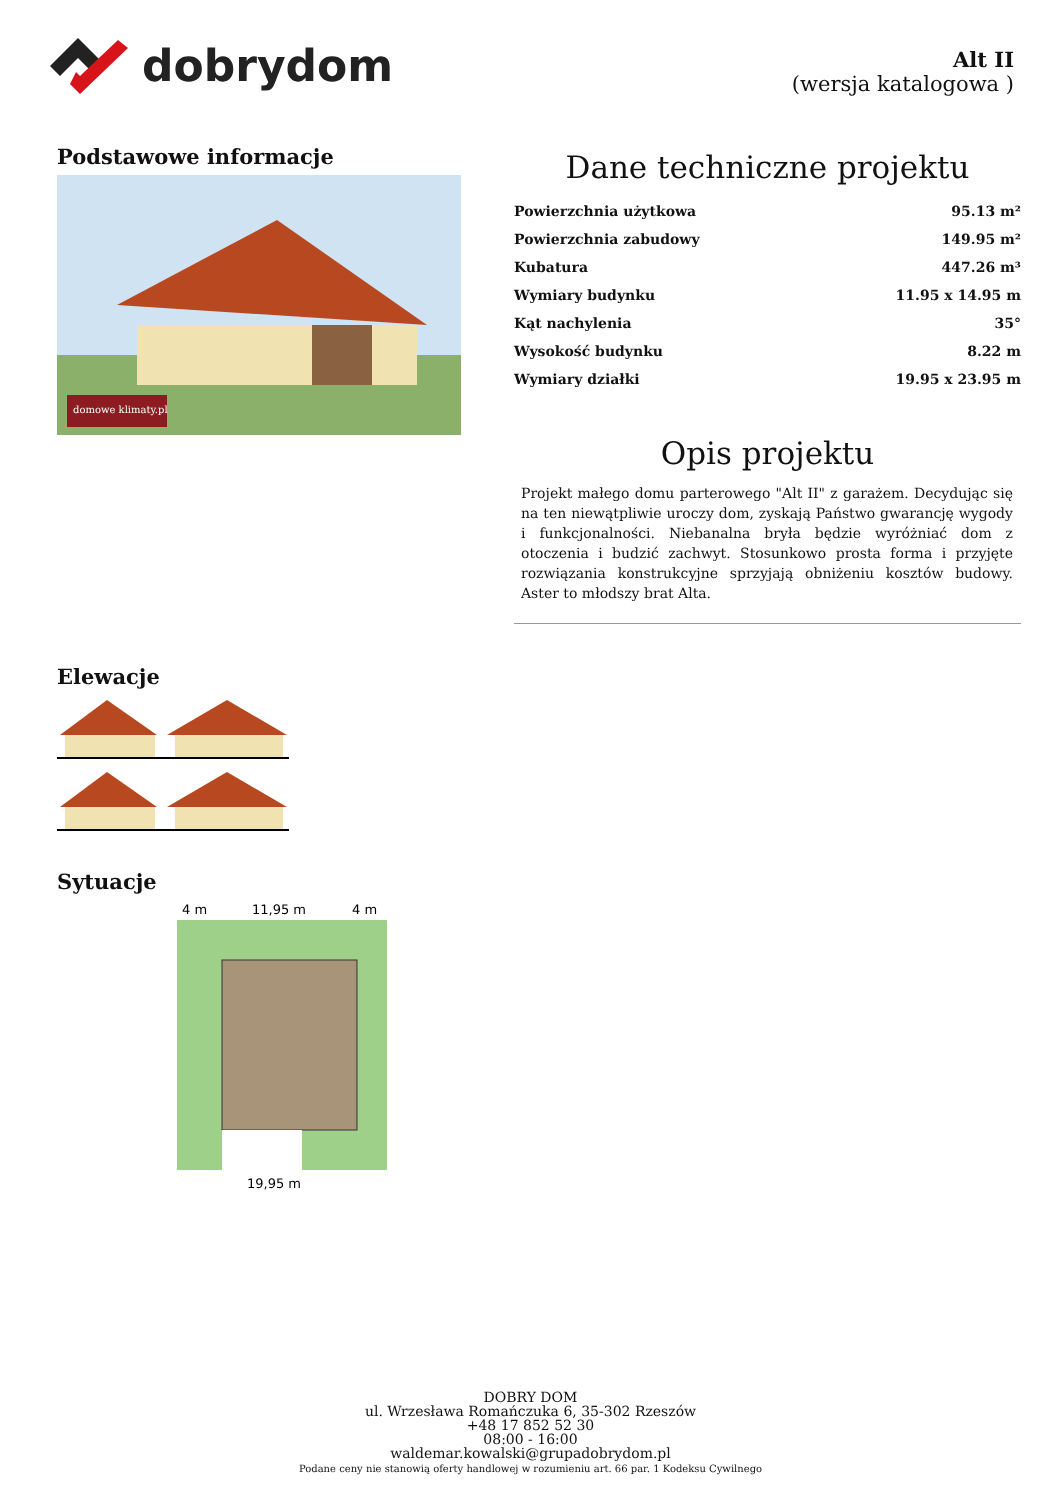dobrydom
Alt II
(wersja katalogowa )
Podstawowe informacje
domowe klimaty.pl
Dane techniczne projektu
| Powierzchnia użytkowa | 95.13 m² |
| Powierzchnia zabudowy | 149.95 m² |
| Kubatura | 447.26 m³ |
| Wymiary budynku | 11.95 x 14.95 m |
| Kąt nachylenia | 35° |
| Wysokość budynku | 8.22 m |
| Wymiary działki | 19.95 x 23.95 m |
Opis projektu
Projekt małego domu parterowego "Alt II" z garażem. Decydując się na ten niewątpliwie uroczy dom, zyskają Państwo gwarancję wygody i funkcjonalności. Niebanalna bryła będzie wyróżniać dom z otoczenia i budzić zachwyt. Stosunkowo prosta forma i przyjęte rozwiązania konstrukcyjne sprzyjają obniżeniu kosztów budowy. Aster to młodszy brat Alta.
Elewacje
Sytuacje
4 m
11,95 m
4 m
19,95 m
DOBRY DOM
ul. Wrzesława Romańczuka 6, 35-302 Rzeszów
+48 17 852 52 30
08:00 - 16:00
waldemar.kowalski@grupadobrydom.pl
Podane ceny nie stanowią oferty handlowej w rozumieniu art. 66 par. 1 Kodeksu Cywilnego